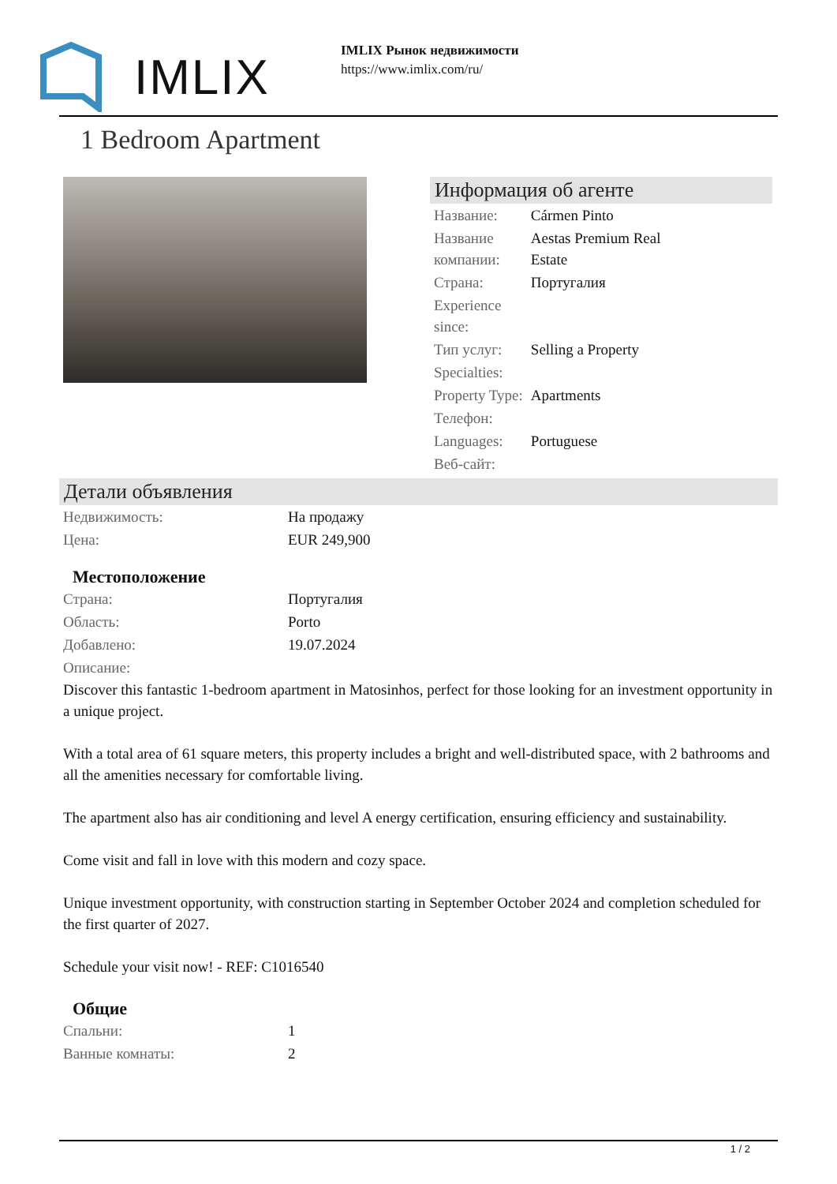IMLIX
IMLIX Рынок недвижимости
https://www.imlix.com/ru/
1 Bedroom Apartment
Информация об агенте
| Название: | Cármen Pinto |
| Название компании: | Aestas Premium Real Estate |
| Страна: | Португалия |
| Experience since: | |
| Тип услуг: | Selling a Property |
| Specialties: | |
| Property Type: | Apartments |
| Телефон: | |
| Languages: | Portuguese |
| Веб-сайт: | |
Детали объявления
| Недвижимость: | На продажу |
| Цена: | EUR 249,900 |
Местоположение
| Страна: | Португалия |
| Область: | Porto |
| Добавлено: | 19.07.2024 |
| Описание: | |
Discover this fantastic 1-bedroom apartment in Matosinhos, perfect for those looking for an investment opportunity in a unique project.
With a total area of 61 square meters, this property includes a bright and well-distributed space, with 2 bathrooms and all the amenities necessary for comfortable living.
The apartment also has air conditioning and level A energy certification, ensuring efficiency and sustainability.
Come visit and fall in love with this modern and cozy space.
Unique investment opportunity, with construction starting in September October 2024 and completion scheduled for the first quarter of 2027.
Schedule your visit now! - REF: C1016540
Общие
| Спальни: | 1 |
| Ванные комнаты: | 2 |
1 / 2